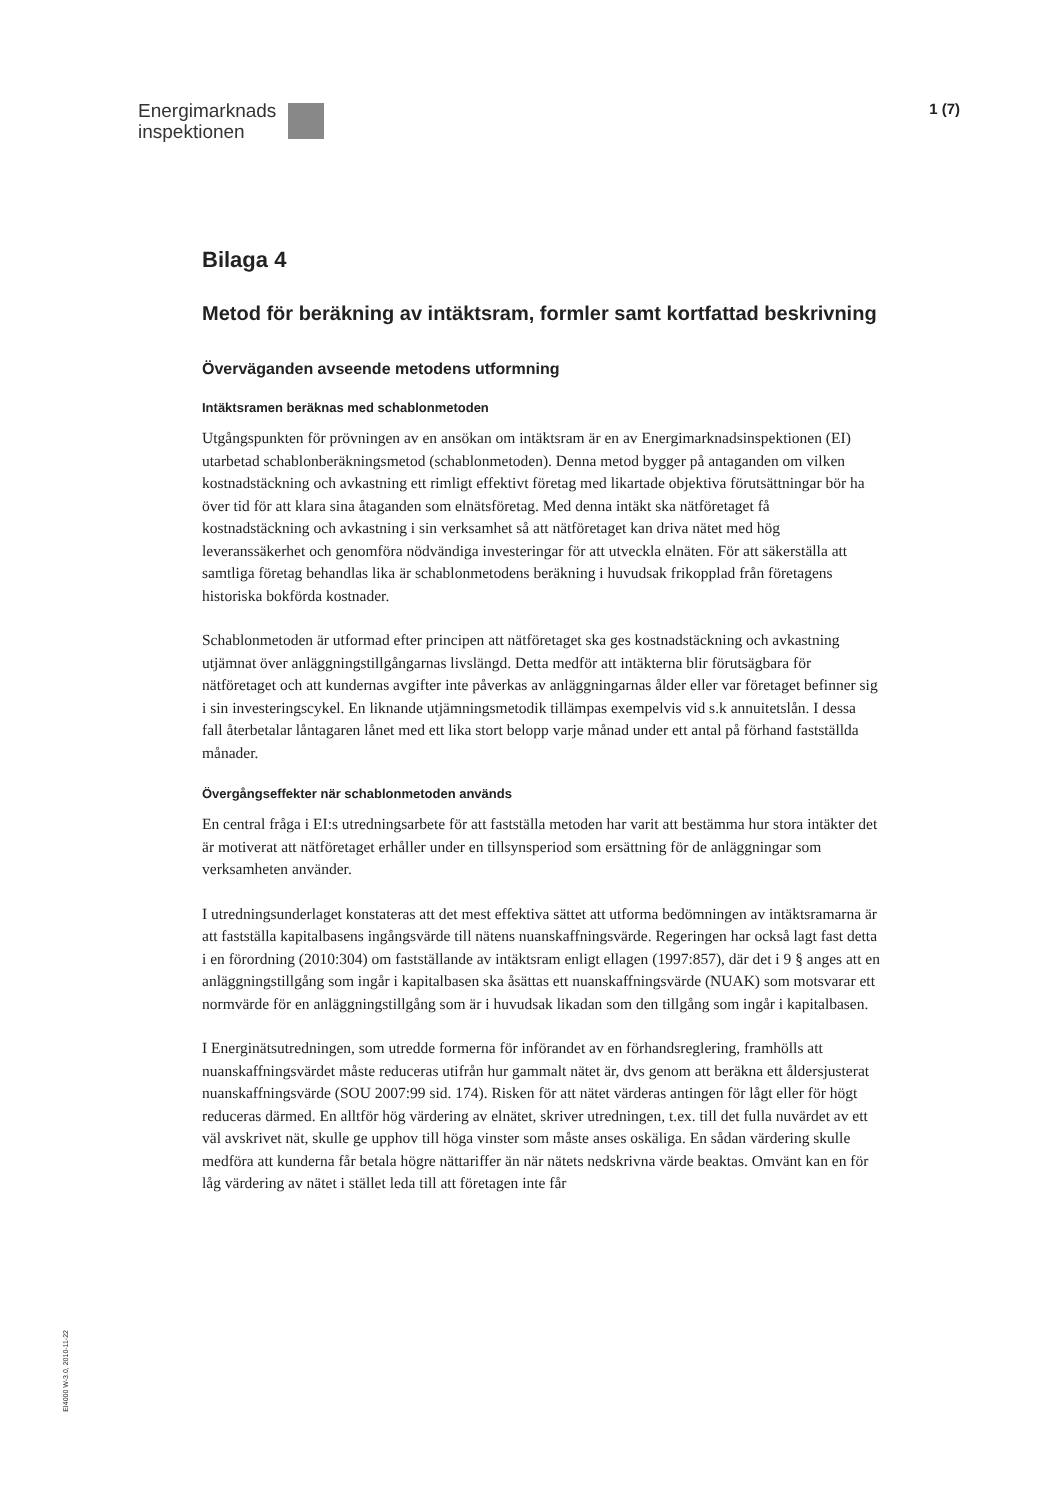Energimarknads
inspektionen
1 (7)
Bilaga 4
Metod för beräkning av intäktsram, formler samt kortfattad beskrivning
Överväganden avseende metodens utformning
Intäktsramen beräknas med schablonmetoden
Utgångspunkten för prövningen av en ansökan om intäktsram är en av Energimarknadsinspektionen (EI) utarbetad schablonberäkningsmetod (schablonmetoden). Denna metod bygger på antaganden om vilken kostnadstäckning och avkastning ett rimligt effektivt företag med likartade objektiva förutsättningar bör ha över tid för att klara sina åtaganden som elnätsföretag. Med denna intäkt ska nätföretaget få kostnadstäckning och avkastning i sin verksamhet så att nätföretaget kan driva nätet med hög leveranssäkerhet och genomföra nödvändiga investeringar för att utveckla elnäten. För att säkerställa att samtliga företag behandlas lika är schablonmetodens beräkning i huvudsak frikopplad från företagens historiska bokförda kostnader.
Schablonmetoden är utformad efter principen att nätföretaget ska ges kostnadstäckning och avkastning utjämnat över anläggningstillgångarnas livslängd. Detta medför att intäkterna blir förutsägbara för nätföretaget och att kundernas avgifter inte påverkas av anläggningarnas ålder eller var företaget befinner sig i sin investeringscykel. En liknande utjämningsmetodik tillämpas exempelvis vid s.k annuitetslån. I dessa fall återbetalar låntagaren lånet med ett lika stort belopp varje månad under ett antal på förhand fastställda månader.
Övergångseffekter när schablonmetoden används
En central fråga i EI:s utredningsarbete för att fastställa metoden har varit att bestämma hur stora intäkter det är motiverat att nätföretaget erhåller under en tillsynsperiod som ersättning för de anläggningar som verksamheten använder.
I utredningsunderlaget konstateras att det mest effektiva sättet att utforma bedömningen av intäktsramarna är att fastställa kapitalbasens ingångsvärde till nätens nuanskaffningsvärde. Regeringen har också lagt fast detta i en förordning (2010:304) om fastställande av intäktsram enligt ellagen (1997:857), där det i 9 § anges att en anläggningstillgång som ingår i kapitalbasen ska åsättas ett nuanskaffningsvärde (NUAK) som motsvarar ett normvärde för en anläggningstillgång som är i huvudsak likadan som den tillgång som ingår i kapitalbasen.
I Energinätsutredningen, som utredde formerna för införandet av en förhandsreglering, framhölls att nuanskaffningsvärdet måste reduceras utifrån hur gammalt nätet är, dvs genom att beräkna ett åldersjusterat nuanskaffningsvärde (SOU 2007:99 sid. 174). Risken för att nätet värderas antingen för lågt eller för högt reduceras därmed. En alltför hög värdering av elnätet, skriver utredningen, t.ex. till det fulla nuvärdet av ett väl avskrivet nät, skulle ge upphov till höga vinster som måste anses oskäliga. En sådan värdering skulle medföra att kunderna får betala högre nättariffer än när nätets nedskrivna värde beaktas. Omvänt kan en för låg värdering av nätet i stället leda till att företagen inte får
EI4000 W-3.0, 2010-11-22